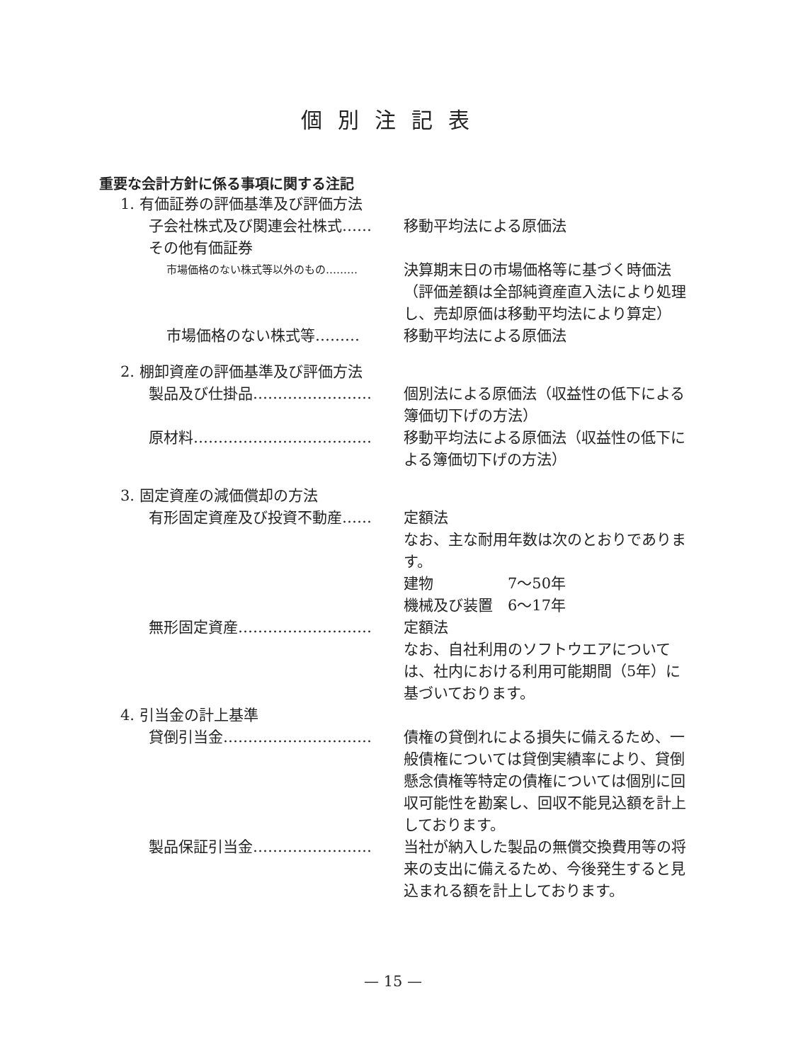個別注記表
重要な会計方針に係る事項に関する注記
1. 有価証券の評価基準及び評価方法
子会社株式及び関連会社株式…… 移動平均法による原価法
その他有価証券
市場価格のない株式等以外のもの………
決算期末日の市場価格等に基づく時価法（評価差額は全部純資産直入法により処理し、売却原価は移動平均法により算定）
市場価格のない株式等……… 移動平均法による原価法
2. 棚卸資産の評価基準及び評価方法
製品及び仕掛品…………………… 個別法による原価法（収益性の低下による簿価切下げの方法）
原材料……………………………… 移動平均法による原価法（収益性の低下による簿価切下げの方法）
3. 固定資産の減価償却の方法
有形固定資産及び投資不動産…… 定額法
なお、主な耐用年数は次のとおりであります。
建物　　　　　7～50年
機械及び装置　6～17年
無形固定資産……………………… 定額法
なお、自社利用のソフトウエアについては、社内における利用可能期間（5年）に基づいております。
4. 引当金の計上基準
貸倒引当金………………………… 債権の貸倒れによる損失に備えるため、一般債権については貸倒実績率により、貸倒懸念債権等特定の債権については個別に回収可能性を勘案し、回収不能見込額を計上しております。
製品保証引当金…………………… 当社が納入した製品の無償交換費用等の将来の支出に備えるため、今後発生すると見込まれる額を計上しております。
— 15 —